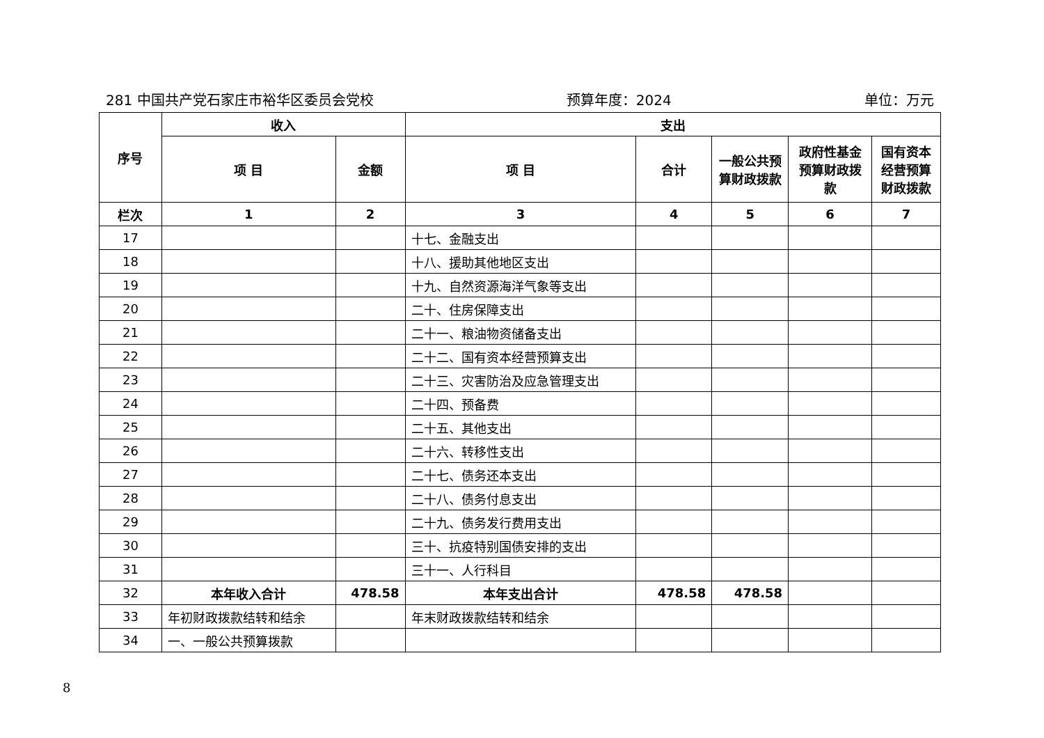281 中国共产党石家庄市裕华区委员会党校 预算年度：2024 单位：万元
| 序号 | 收入 | | 支出 | | | | |
| --- | --- | --- | --- | --- | --- | --- | --- |
| | 项 目 | 金额 | 项 目 | 合计 | 一般公共预算财政拨款 | 政府性基金预算财政拨款 | 国有资本经营预算财政拨款 |
| 栏次 | 1 | 2 | 3 | 4 | 5 | 6 | 7 |
| 17 | | | 十七、金融支出 | | | | |
| 18 | | | 十八、援助其他地区支出 | | | | |
| 19 | | | 十九、自然资源海洋气象等支出 | | | | |
| 20 | | | 二十、住房保障支出 | | | | |
| 21 | | | 二十一、粮油物资储备支出 | | | | |
| 22 | | | 二十二、国有资本经营预算支出 | | | | |
| 23 | | | 二十三、灾害防治及应急管理支出 | | | | |
| 24 | | | 二十四、预备费 | | | | |
| 25 | | | 二十五、其他支出 | | | | |
| 26 | | | 二十六、转移性支出 | | | | |
| 27 | | | 二十七、债务还本支出 | | | | |
| 28 | | | 二十八、债务付息支出 | | | | |
| 29 | | | 二十九、债务发行费用支出 | | | | |
| 30 | | | 三十、抗疫特别国债安排的支出 | | | | |
| 31 | | | 三十一、人行科目 | | | | |
| 32 | 本年收入合计 | 478.58 | 本年支出合计 | 478.58 | 478.58 | | |
| 33 | 年初财政拨款结转和结余 | | 年末财政拨款结转和结余 | | | | |
| 34 | 一、一般公共预算拨款 | | | | | | |
8